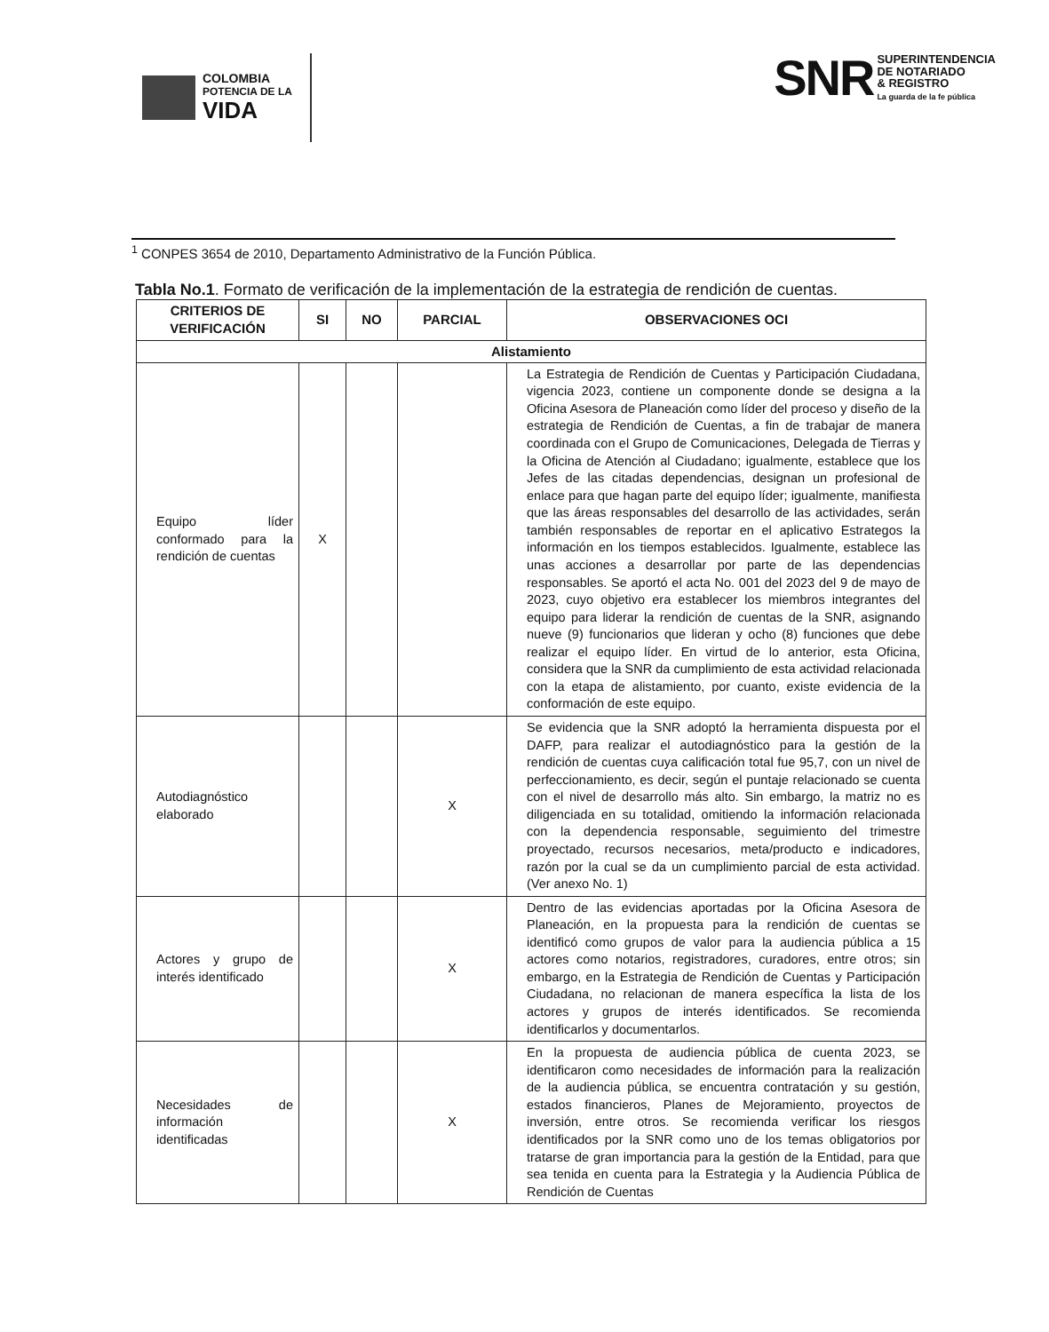COLOMBIA
POTENCIA DE LA
VIDA
SNR
SUPERINTENDENCIA
DE NOTARIADO
& REGISTRO
La guarda de la fe pública
<sup>1</sup> CONPES 3654 de 2010, Departamento Administrativo de la Función Pública.
Tabla No.1. Formato de verificación de la implementación de la estrategia de rendición de cuentas.
| CRITERIOS DE VERIFICACIÓN | SI | NO | PARCIAL | OBSERVACIONES OCI |
| --- | --- | --- | --- | --- |
| Alistamiento | | | | |
| Equipo líder conformado para la rendición de cuentas | X | | | La Estrategia de Rendición de Cuentas y Participación Ciudadana, vigencia 2023, contiene un componente donde se designa a la Oficina Asesora de Planeación como líder del proceso y diseño de la estrategia de Rendición de Cuentas, a fin de trabajar de manera coordinada con el Grupo de Comunicaciones, Delegada de Tierras y la Oficina de Atención al Ciudadano; igualmente, establece que los Jefes de las citadas dependencias, designan un profesional de enlace para que hagan parte del equipo líder; igualmente, manifiesta que las áreas responsables del desarrollo de las actividades, serán también responsables de reportar en el aplicativo Estrategos la información en los tiempos establecidos. Igualmente, establece las unas acciones a desarrollar por parte de las dependencias responsables. Se aportó el acta No. 001 del 2023 del 9 de mayo de 2023, cuyo objetivo era establecer los miembros integrantes del equipo para liderar la rendición de cuentas de la SNR, asignando nueve (9) funcionarios que lideran y ocho (8) funciones que debe realizar el equipo líder. En virtud de lo anterior, esta Oficina, considera que la SNR da cumplimiento de esta actividad relacionada con la etapa de alistamiento, por cuanto, existe evidencia de la conformación de este equipo. |
| Autodiagnóstico elaborado | | | X | Se evidencia que la SNR adoptó la herramienta dispuesta por el DAFP, para realizar el autodiagnóstico para la gestión de la rendición de cuentas cuya calificación total fue 95,7, con un nivel de perfeccionamiento, es decir, según el puntaje relacionado se cuenta con el nivel de desarrollo más alto. Sin embargo, la matriz no es diligenciada en su totalidad, omitiendo la información relacionada con la dependencia responsable, seguimiento del trimestre proyectado, recursos necesarios, meta/producto e indicadores, razón por la cual se da un cumplimiento parcial de esta actividad. (Ver anexo No. 1) |
| Actores y grupo de interés identificado | | | X | Dentro de las evidencias aportadas por la Oficina Asesora de Planeación, en la propuesta para la rendición de cuentas se identificó como grupos de valor para la audiencia pública a 15 actores como notarios, registradores, curadores, entre otros; sin embargo, en la Estrategia de Rendición de Cuentas y Participación Ciudadana, no relacionan de manera específica la lista de los actores y grupos de interés identificados. Se recomienda identificarlos y documentarlos. |
| Necesidades de información identificadas | | | X | En la propuesta de audiencia pública de cuenta 2023, se identificaron como necesidades de información para la realización de la audiencia pública, se encuentra contratación y su gestión, estados financieros, Planes de Mejoramiento, proyectos de inversión, entre otros. Se recomienda verificar los riesgos identificados por la SNR como uno de los temas obligatorios por tratarse de gran importancia para la gestión de la Entidad, para que sea tenida en cuenta para la Estrategia y la Audiencia Pública de Rendición de Cuentas |